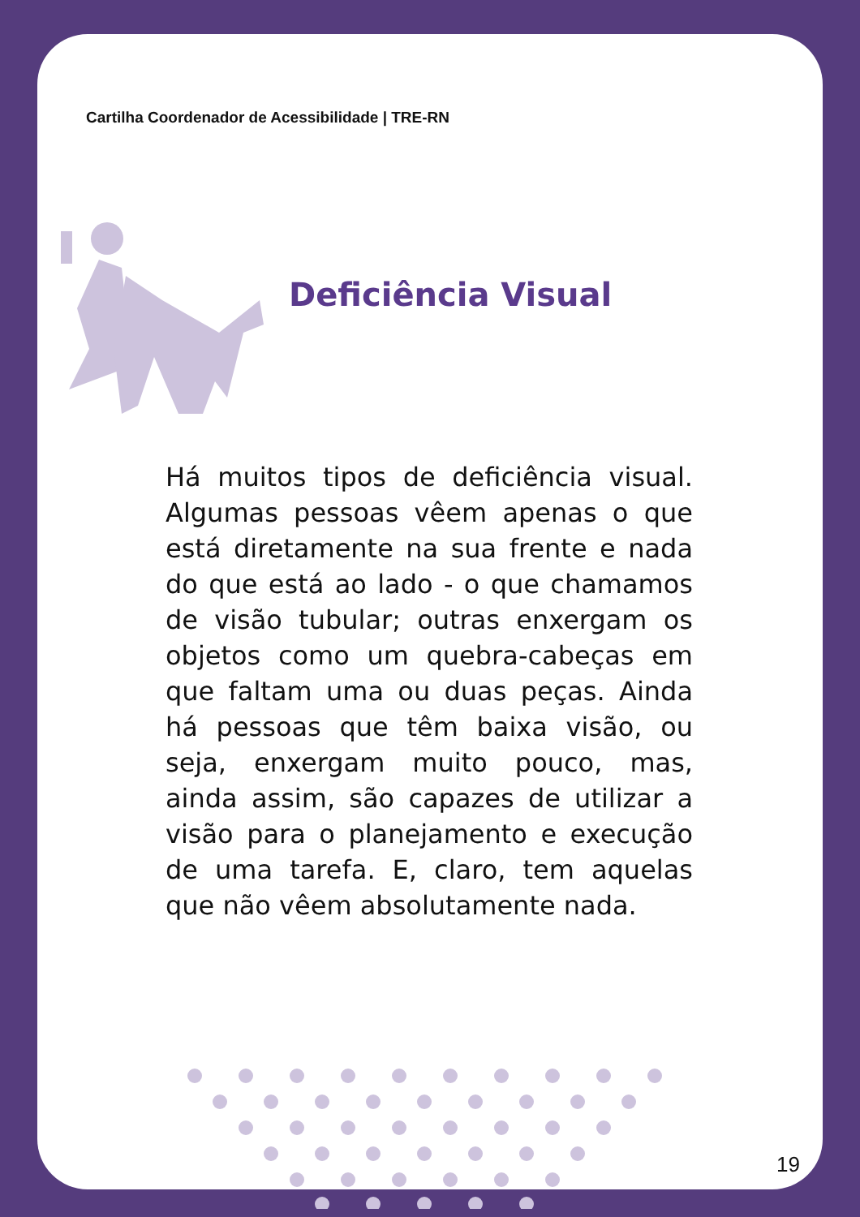Cartilha Coordenador de Acessibilidade | TRE-RN
Deficiência Visual
Há muitos tipos de deficiência visual. Algumas pessoas vêem apenas o que está diretamente na sua frente e nada do que está ao lado - o que chamamos de visão tubular; outras enxergam os objetos como um quebra-cabeças em que faltam uma ou duas peças. Ainda há pessoas que têm baixa visão, ou seja, enxergam muito pouco, mas, ainda assim, são capazes de utilizar a visão para o planejamento e execução de uma tarefa. E, claro, tem aquelas que não vêem absolutamente nada.
19